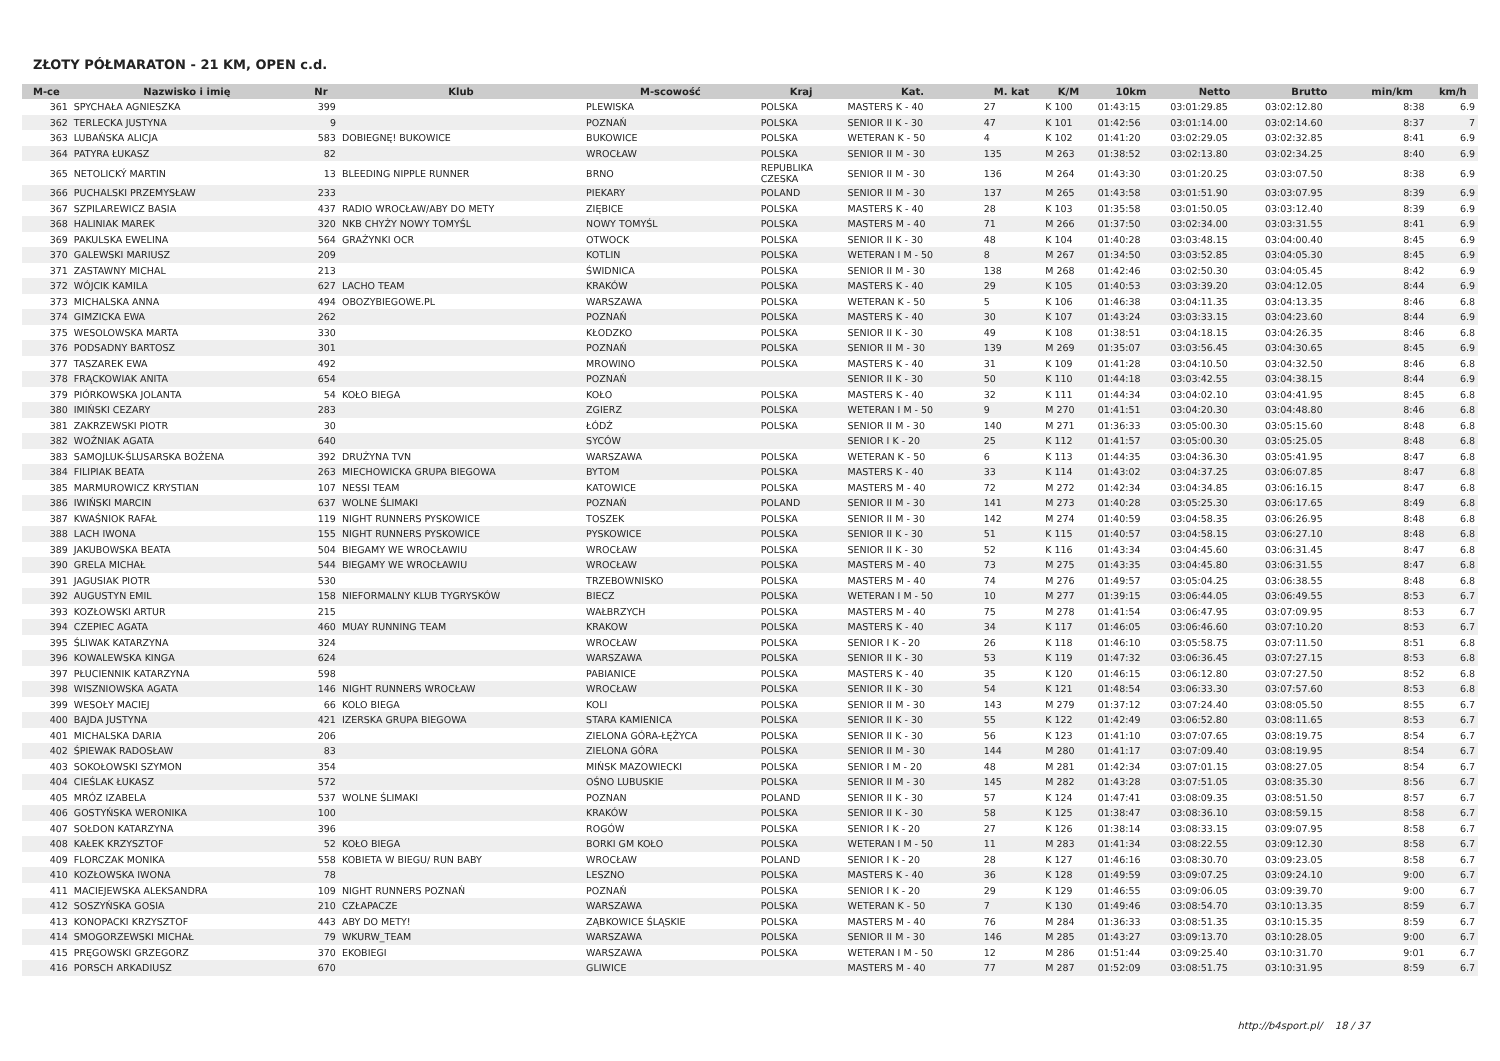ZŁOTY PÓŁMARATON - 21 KM, OPEN c.d.
| M-ce | Nazwisko i imię | Nr | Klub | M-scowość | Kraj | Kat. | M. kat | K/M | 10km | Netto | Brutto | min/km | km/h |
| --- | --- | --- | --- | --- | --- | --- | --- | --- | --- | --- | --- | --- | --- |
| 361 | SPYCHAŁA AGNIESZKA | 399 | | PLEWISKA | POLSKA | MASTERS K - 40 | 27 | K 100 | 01:43:15 | 03:01:29.85 | 03:02:12.80 | 8:38 | 6.9 |
| 362 | TERLECKA JUSTYNA | 9 | | POZNAŃ | POLSKA | SENIOR II K - 30 | 47 | K 101 | 01:42:56 | 03:01:14.00 | 03:02:14.60 | 8:37 | 7 |
| 363 | LUBAŃSKA ALICJA | 583 | DOBIEGNĘ! BUKOWICE | BUKOWICE | POLSKA | WETERAN K - 50 | 4 | K 102 | 01:41:20 | 03:02:29.05 | 03:02:32.85 | 8:41 | 6.9 |
| 364 | PATYRA ŁUKASZ | 82 | | WROCŁAW | POLSKA | SENIOR II M - 30 | 135 | M 263 | 01:38:52 | 03:02:13.80 | 03:02:34.25 | 8:40 | 6.9 |
| 365 | NETOLICKÝ MARTIN | 13 | BLEEDING NIPPLE RUNNER | BRNO | REPUBLIKA CZESKA | SENIOR II M - 30 | 136 | M 264 | 01:43:30 | 03:01:20.25 | 03:03:07.50 | 8:38 | 6.9 |
| 366 | PUCHALSKI PRZEMYSŁAW | 233 | | PIEKARY | POLAND | SENIOR II M - 30 | 137 | M 265 | 01:43:58 | 03:01:51.90 | 03:03:07.95 | 8:39 | 6.9 |
| 367 | SZPILAREWICZ BASIA | 437 | RADIO WROCŁAW/ABY DO METY | ZIĘBICE | POLSKA | MASTERS K - 40 | 28 | K 103 | 01:35:58 | 03:01:50.05 | 03:03:12.40 | 8:39 | 6.9 |
| 368 | HALINIAK MAREK | 320 | NKB CHYŻY NOWY TOMYŚL | NOWY TOMYŚL | POLSKA | MASTERS M - 40 | 71 | M 266 | 01:37:50 | 03:02:34.00 | 03:03:31.55 | 8:41 | 6.9 |
| 369 | PAKULSKA EWELINA | 564 | GRAŻYNKI OCR | OTWOCK | POLSKA | SENIOR II K - 30 | 48 | K 104 | 01:40:28 | 03:03:48.15 | 03:04:00.40 | 8:45 | 6.9 |
| 370 | GALEWSKI MARIUSZ | 209 | | KOTLIN | POLSKA | WETERAN I M - 50 | 8 | M 267 | 01:34:50 | 03:03:52.85 | 03:04:05.30 | 8:45 | 6.9 |
| 371 | ZASTAWNY MICHAL | 213 | | ŚWIDNICA | POLSKA | SENIOR II M - 30 | 138 | M 268 | 01:42:46 | 03:02:50.30 | 03:04:05.45 | 8:42 | 6.9 |
| 372 | WÓJCIK KAMILA | 627 | LACHO TEAM | KRAKÓW | POLSKA | MASTERS K - 40 | 29 | K 105 | 01:40:53 | 03:03:39.20 | 03:04:12.05 | 8:44 | 6.9 |
| 373 | MICHALSKA ANNA | 494 | OBOZYBIEGOWE.PL | WARSZAWA | POLSKA | WETERAN K - 50 | 5 | K 106 | 01:46:38 | 03:04:11.35 | 03:04:13.35 | 8:46 | 6.8 |
| 374 | GIMZICKA EWA | 262 | | POZNAŃ | POLSKA | MASTERS K - 40 | 30 | K 107 | 01:43:24 | 03:03:33.15 | 03:04:23.60 | 8:44 | 6.9 |
| 375 | WESOLOWSKA MARTA | 330 | | KŁODZKO | POLSKA | SENIOR II K - 30 | 49 | K 108 | 01:38:51 | 03:04:18.15 | 03:04:26.35 | 8:46 | 6.8 |
| 376 | PODSADNY BARTOSZ | 301 | | POZNAŃ | POLSKA | SENIOR II M - 30 | 139 | M 269 | 01:35:07 | 03:03:56.45 | 03:04:30.65 | 8:45 | 6.9 |
| 377 | TASZAREK EWA | 492 | | MROWINO | POLSKA | MASTERS K - 40 | 31 | K 109 | 01:41:28 | 03:04:10.50 | 03:04:32.50 | 8:46 | 6.8 |
| 378 | FRĄCKOWIAK ANITA | 654 | | POZNAŃ | | SENIOR II K - 30 | 50 | K 110 | 01:44:18 | 03:03:42.55 | 03:04:38.15 | 8:44 | 6.9 |
| 379 | PIÓRKOWSKA JOLANTA | 54 | KOŁO BIEGA | KOŁO | POLSKA | MASTERS K - 40 | 32 | K 111 | 01:44:34 | 03:04:02.10 | 03:04:41.95 | 8:45 | 6.8 |
| 380 | IMIŃSKI CEZARY | 283 | | ZGIERZ | POLSKA | WETERAN I M - 50 | 9 | M 270 | 01:41:51 | 03:04:20.30 | 03:04:48.80 | 8:46 | 6.8 |
| 381 | ZAKRZEWSKI PIOTR | 30 | | ŁÓDŹ | POLSKA | SENIOR II M - 30 | 140 | M 271 | 01:36:33 | 03:05:00.30 | 03:05:15.60 | 8:48 | 6.8 |
| 382 | WOŹNIAK AGATA | 640 | | SYCÓW | | SENIOR I K - 20 | 25 | K 112 | 01:41:57 | 03:05:00.30 | 03:05:25.05 | 8:48 | 6.8 |
| 383 | SAMOJLUK-ŚLUSARSKA BOŻENA | 392 | DRUŻYNA TVN | WARSZAWA | POLSKA | WETERAN K - 50 | 6 | K 113 | 01:44:35 | 03:04:36.30 | 03:05:41.95 | 8:47 | 6.8 |
| 384 | FILIPIAK BEATA | 263 | MIECHOWICKA GRUPA BIEGOWA | BYTOM | POLSKA | MASTERS K - 40 | 33 | K 114 | 01:43:02 | 03:04:37.25 | 03:06:07.85 | 8:47 | 6.8 |
| 385 | MARMUROWICZ KRYSTIAN | 107 | NESSI TEAM | KATOWICE | POLSKA | MASTERS M - 40 | 72 | M 272 | 01:42:34 | 03:04:34.85 | 03:06:16.15 | 8:47 | 6.8 |
| 386 | IWIŃSKI MARCIN | 637 | WOLNE ŚLIMAKI | POZNAŃ | POLAND | SENIOR II M - 30 | 141 | M 273 | 01:40:28 | 03:05:25.30 | 03:06:17.65 | 8:49 | 6.8 |
| 387 | KWAŚNIOK RAFAŁ | 119 | NIGHT RUNNERS PYSKOWICE | TOSZEK | POLSKA | SENIOR II M - 30 | 142 | M 274 | 01:40:59 | 03:04:58.35 | 03:06:26.95 | 8:48 | 6.8 |
| 388 | LACH IWONA | 155 | NIGHT RUNNERS PYSKOWICE | PYSKOWICE | POLSKA | SENIOR II K - 30 | 51 | K 115 | 01:40:57 | 03:04:58.15 | 03:06:27.10 | 8:48 | 6.8 |
| 389 | JAKUBOWSKA BEATA | 504 | BIEGAMY WE WROCŁAWIU | WROCŁAW | POLSKA | SENIOR II K - 30 | 52 | K 116 | 01:43:34 | 03:04:45.60 | 03:06:31.45 | 8:47 | 6.8 |
| 390 | GRELA MICHAŁ | 544 | BIEGAMY WE WROCŁAWIU | WROCŁAW | POLSKA | MASTERS M - 40 | 73 | M 275 | 01:43:35 | 03:04:45.80 | 03:06:31.55 | 8:47 | 6.8 |
| 391 | JAGUSIAK PIOTR | 530 | | TRZEBOWNISKO | POLSKA | MASTERS M - 40 | 74 | M 276 | 01:49:57 | 03:05:04.25 | 03:06:38.55 | 8:48 | 6.8 |
| 392 | AUGUSTYN EMIL | 158 | NIEFORMALNY KLUB TYGRYSKÓW | BIECZ | POLSKA | WETERAN I M - 50 | 10 | M 277 | 01:39:15 | 03:06:44.05 | 03:06:49.55 | 8:53 | 6.7 |
| 393 | KOZŁOWSKI ARTUR | 215 | | WAŁBRZYCH | POLSKA | MASTERS M - 40 | 75 | M 278 | 01:41:54 | 03:06:47.95 | 03:07:09.95 | 8:53 | 6.7 |
| 394 | CZEPIEC AGATA | 460 | MUAY RUNNING TEAM | KRAKOW | POLSKA | MASTERS K - 40 | 34 | K 117 | 01:46:05 | 03:06:46.60 | 03:07:10.20 | 8:53 | 6.7 |
| 395 | ŚLIWAK KATARZYNA | 324 | | WROCŁAW | POLSKA | SENIOR I K - 20 | 26 | K 118 | 01:46:10 | 03:05:58.75 | 03:07:11.50 | 8:51 | 6.8 |
| 396 | KOWALEWSKA KINGA | 624 | | WARSZAWA | POLSKA | SENIOR II K - 30 | 53 | K 119 | 01:47:32 | 03:06:36.45 | 03:07:27.15 | 8:53 | 6.8 |
| 397 | PŁUCIENNIK KATARZYNA | 598 | | PABIANICE | POLSKA | MASTERS K - 40 | 35 | K 120 | 01:46:15 | 03:06:12.80 | 03:07:27.50 | 8:52 | 6.8 |
| 398 | WISZNIOWSKA AGATA | 146 | NIGHT RUNNERS WROCŁAW | WROCŁAW | POLSKA | SENIOR II K - 30 | 54 | K 121 | 01:48:54 | 03:06:33.30 | 03:07:57.60 | 8:53 | 6.8 |
| 399 | WESOŁY MACIEJ | 66 | KOLO BIEGA | KOLI | POLSKA | SENIOR II M - 30 | 143 | M 279 | 01:37:12 | 03:07:24.40 | 03:08:05.50 | 8:55 | 6.7 |
| 400 | BAJDA JUSTYNA | 421 | IZERSKA GRUPA BIEGOWA | STARA KAMIENICA | POLSKA | SENIOR II K - 30 | 55 | K 122 | 01:42:49 | 03:06:52.80 | 03:08:11.65 | 8:53 | 6.7 |
| 401 | MICHALSKA DARIA | 206 | | ZIELONA GÓRA-ŁĘŻYCA | POLSKA | SENIOR II K - 30 | 56 | K 123 | 01:41:10 | 03:07:07.65 | 03:08:19.75 | 8:54 | 6.7 |
| 402 | ŚPIEWAK RADOSŁAW | 83 | | ZIELONA GÓRA | POLSKA | SENIOR II M - 30 | 144 | M 280 | 01:41:17 | 03:07:09.40 | 03:08:19.95 | 8:54 | 6.7 |
| 403 | SOKOŁOWSKI SZYMON | 354 | | MIŃSK MAZOWIECKI | POLSKA | SENIOR I M - 20 | 48 | M 281 | 01:42:34 | 03:07:01.15 | 03:08:27.05 | 8:54 | 6.7 |
| 404 | CIEŚLAK ŁUKASZ | 572 | | OŚNO LUBUSKIE | POLSKA | SENIOR II M - 30 | 145 | M 282 | 01:43:28 | 03:07:51.05 | 03:08:35.30 | 8:56 | 6.7 |
| 405 | MRÓZ IZABELA | 537 | WOLNE ŚLIMAKI | POZNAN | POLAND | SENIOR II K - 30 | 57 | K 124 | 01:47:41 | 03:08:09.35 | 03:08:51.50 | 8:57 | 6.7 |
| 406 | GOSTYŃSKA WERONIKA | 100 | | KRAKÓW | POLSKA | SENIOR II K - 30 | 58 | K 125 | 01:38:47 | 03:08:36.10 | 03:08:59.15 | 8:58 | 6.7 |
| 407 | SOŁDON KATARZYNA | 396 | | ROGÓW | POLSKA | SENIOR I K - 20 | 27 | K 126 | 01:38:14 | 03:08:33.15 | 03:09:07.95 | 8:58 | 6.7 |
| 408 | KAŁEK KRZYSZTOF | 52 | KOŁO BIEGA | BORKI GM KOŁO | POLSKA | WETERAN I M - 50 | 11 | M 283 | 01:41:34 | 03:08:22.55 | 03:09:12.30 | 8:58 | 6.7 |
| 409 | FLORCZAK MONIKA | 558 | KOBIETA W BIEGU/ RUN BABY | WROCŁAW | POLAND | SENIOR I K - 20 | 28 | K 127 | 01:46:16 | 03:08:30.70 | 03:09:23.05 | 8:58 | 6.7 |
| 410 | KOZŁOWSKA IWONA | 78 | | LESZNO | POLSKA | MASTERS K - 40 | 36 | K 128 | 01:49:59 | 03:09:07.25 | 03:09:24.10 | 9:00 | 6.7 |
| 411 | MACIEJEWSKA ALEKSANDRA | 109 | NIGHT RUNNERS POZNAŃ | POZNAŃ | POLSKA | SENIOR I K - 20 | 29 | K 129 | 01:46:55 | 03:09:06.05 | 03:09:39.70 | 9:00 | 6.7 |
| 412 | SOSZYŃSKA GOSIA | 210 | CZŁAPACZE | WARSZAWA | POLSKA | WETERAN K - 50 | 7 | K 130 | 01:49:46 | 03:08:54.70 | 03:10:13.35 | 8:59 | 6.7 |
| 413 | KONOPACKI KRZYSZTOF | 443 | ABY DO METY! | ZĄBKOWICE ŚLĄSKIE | POLSKA | MASTERS M - 40 | 76 | M 284 | 01:36:33 | 03:08:51.35 | 03:10:15.35 | 8:59 | 6.7 |
| 414 | SMOGORZEWSKI MICHAŁ | 79 | WKURW_TEAM | WARSZAWA | POLSKA | SENIOR II M - 30 | 146 | M 285 | 01:43:27 | 03:09:13.70 | 03:10:28.05 | 9:00 | 6.7 |
| 415 | PRĘGOWSKI GRZEGORZ | 370 | EKOBIEGI | WARSZAWA | POLSKA | WETERAN I M - 50 | 12 | M 286 | 01:51:44 | 03:09:25.40 | 03:10:31.70 | 9:01 | 6.7 |
| 416 | PORSCH ARKADIUSZ | 670 | | GLIWICE | | MASTERS M - 40 | 77 | M 287 | 01:52:09 | 03:08:51.75 | 03:10:31.95 | 8:59 | 6.7 |
http://b4sport.pl/ 18 / 37